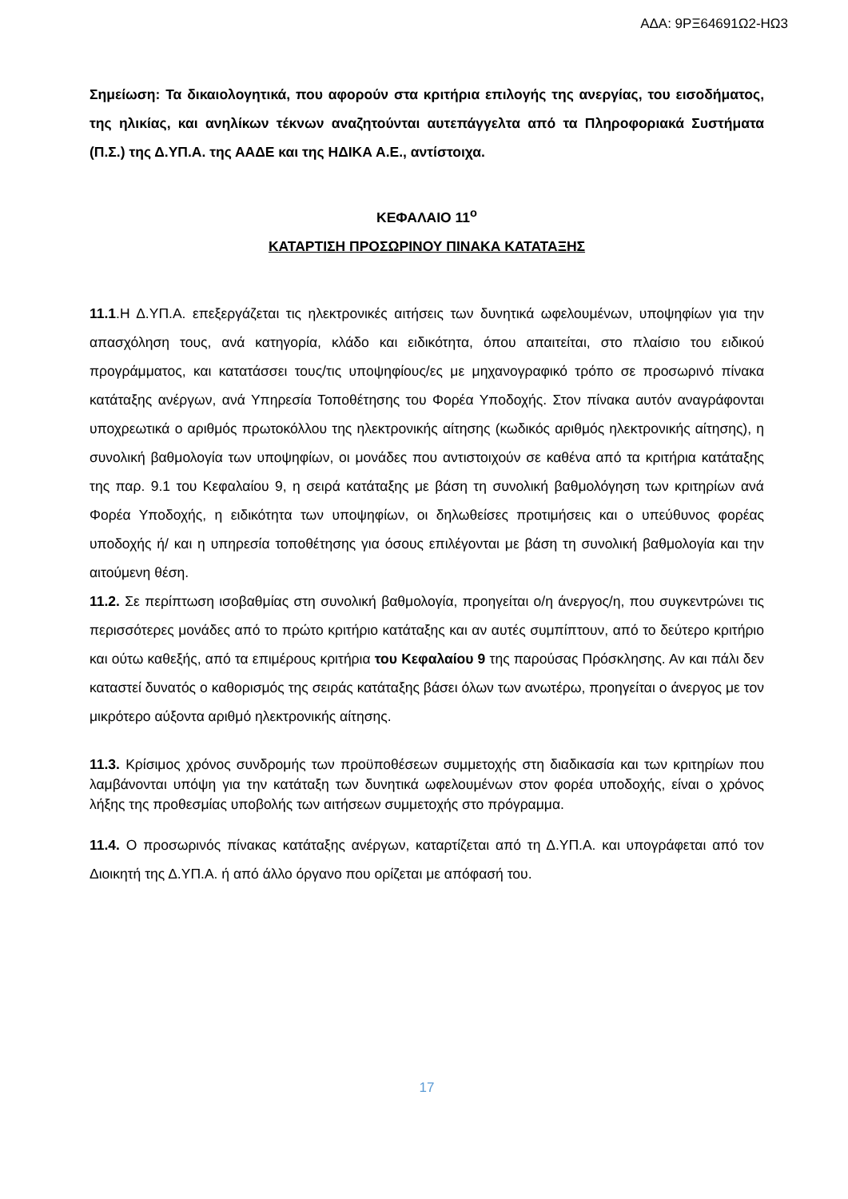ΑΔΑ: 9ΡΞ64691Ω2-ΗΩ3
Σημείωση: Τα δικαιολογητικά, που αφορούν στα κριτήρια επιλογής της ανεργίας, του εισοδήματος, της ηλικίας, και ανηλίκων τέκνων αναζητούνται αυτεπάγγελτα από τα Πληροφοριακά Συστήματα (Π.Σ.) της Δ.ΥΠ.Α. της ΑΑΔΕ και της ΗΔΙΚΑ Α.Ε., αντίστοιχα.
ΚΕΦΑΛΑΙΟ 11<sup>ο</sup>
ΚΑΤΑΡΤΙΣΗ ΠΡΟΣΩΡΙΝΟΥ ΠΙΝΑΚΑ ΚΑΤΑΤΑΞΗΣ
11.1.Η Δ.ΥΠ.Α. επεξεργάζεται τις ηλεκτρονικές αιτήσεις των δυνητικά ωφελουμένων, υποψηφίων για την απασχόληση τους, ανά κατηγορία, κλάδο και ειδικότητα, όπου απαιτείται, στο πλαίσιο του ειδικού προγράμματος, και κατατάσσει τους/τις υποψηφίους/ες με μηχανογραφικό τρόπο σε προσωρινό πίνακα κατάταξης ανέργων, ανά Υπηρεσία Τοποθέτησης του Φορέα Υποδοχής. Στον πίνακα αυτόν αναγράφονται υποχρεωτικά ο αριθμός πρωτοκόλλου της ηλεκτρονικής αίτησης (κωδικός αριθμός ηλεκτρονικής αίτησης), η συνολική βαθμολογία των υποψηφίων, οι μονάδες που αντιστοιχούν σε καθένα από τα κριτήρια κατάταξης της παρ. 9.1 του Κεφαλαίου 9, η σειρά κατάταξης με βάση τη συνολική βαθμολόγηση των κριτηρίων ανά Φορέα Υποδοχής, η ειδικότητα των υποψηφίων, οι δηλωθείσες προτιμήσεις και ο υπεύθυνος φορέας υποδοχής ή/ και η υπηρεσία τοποθέτησης για όσους επιλέγονται με βάση τη συνολική βαθμολογία και την αιτούμενη θέση.
11.2. Σε περίπτωση ισοβαθμίας στη συνολική βαθμολογία, προηγείται ο/η άνεργος/η, που συγκεντρώνει τις περισσότερες μονάδες από το πρώτο κριτήριο κατάταξης και αν αυτές συμπίπτουν, από το δεύτερο κριτήριο και ούτω καθεξής, από τα επιμέρους κριτήρια του Κεφαλαίου 9 της παρούσας Πρόσκλησης. Αν και πάλι δεν καταστεί δυνατός ο καθορισμός της σειράς κατάταξης βάσει όλων των ανωτέρω, προηγείται ο άνεργος με τον μικρότερο αύξοντα αριθμό ηλεκτρονικής αίτησης.
11.3. Κρίσιμος χρόνος συνδρομής των προϋποθέσεων συμμετοχής στη διαδικασία και των κριτηρίων που λαμβάνονται υπόψη για την κατάταξη των δυνητικά ωφελουμένων στον φορέα υποδοχής, είναι ο χρόνος λήξης της προθεσμίας υποβολής των αιτήσεων συμμετοχής στο πρόγραμμα.
11.4. Ο προσωρινός πίνακας κατάταξης ανέργων, καταρτίζεται από τη Δ.ΥΠ.Α. και υπογράφεται από τον Διοικητή της Δ.ΥΠ.Α. ή από άλλο όργανο που ορίζεται με απόφασή του.
17